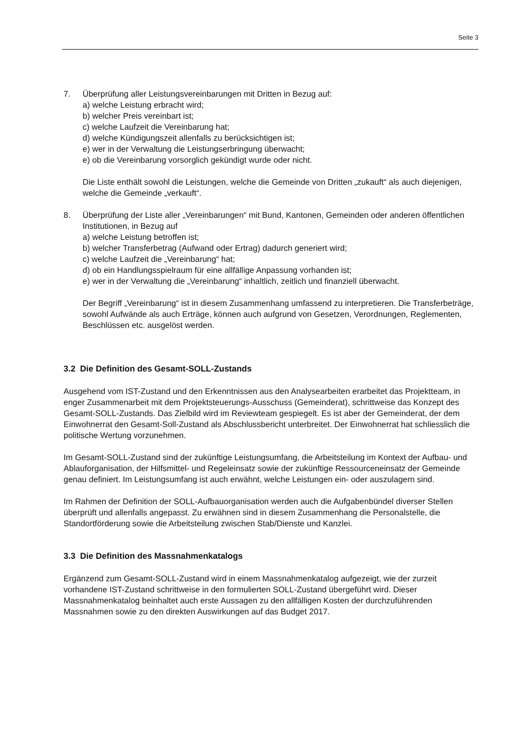Seite 3
7. Überprüfung aller Leistungsvereinbarungen mit Dritten in Bezug auf:
a) welche Leistung erbracht wird;
b) welcher Preis vereinbart ist;
c) welche Laufzeit die Vereinbarung hat;
d) welche Kündigungszeit allenfalls zu berücksichtigen ist;
e) wer in der Verwaltung die Leistungserbringung überwacht;
e) ob die Vereinbarung vorsorglich gekündigt wurde oder nicht.
Die Liste enthält sowohl die Leistungen, welche die Gemeinde von Dritten „zukauft“ als auch diejenigen, welche die Gemeinde „verkauft“.
8. Überprüfung der Liste aller „Vereinbarungen“ mit Bund, Kantonen, Gemeinden oder anderen öffentlichen Institutionen, in Bezug auf
a) welche Leistung betroffen ist;
b) welcher Transferbetrag (Aufwand oder Ertrag) dadurch generiert wird;
c) welche Laufzeit die „Vereinbarung“ hat;
d) ob ein Handlungsspielraum für eine allfällige Anpassung vorhanden ist;
e) wer in der Verwaltung die „Vereinbarung“ inhaltlich, zeitlich und finanziell überwacht.
Der Begriff „Vereinbarung“ ist in diesem Zusammenhang umfassend zu interpretieren. Die Transferbeträge, sowohl Aufwände als auch Erträge, können auch aufgrund von Gesetzen, Verordnungen, Reglementen, Beschlüssen etc. ausgelöst werden.
3.2 Die Definition des Gesamt-SOLL-Zustands
Ausgehend vom IST-Zustand und den Erkenntnissen aus den Analysearbeiten erarbeitet das Projektteam, in enger Zusammenarbeit mit dem Projektsteuerungs-Ausschuss (Gemeinderat), schrittweise das Konzept des Gesamt-SOLL-Zustands. Das Zielbild wird im Reviewteam gespiegelt. Es ist aber der Gemeinderat, der dem Einwohnerrat den Gesamt-Soll-Zustand als Abschlussbericht unterbreitet. Der Einwohnerrat hat schliesslich die politische Wertung vorzunehmen.
Im Gesamt-SOLL-Zustand sind der zukünftige Leistungsumfang, die Arbeitsteilung im Kontext der Aufbau- und Ablauforganisation, der Hilfsmittel- und Regeleinsatz sowie der zukünftige Ressourceneinsatz der Gemeinde genau definiert. Im Leistungsumfang ist auch erwähnt, welche Leistungen ein- oder auszulagern sind.
Im Rahmen der Definition der SOLL-Aufbauorganisation werden auch die Aufgabenbündel diverser Stellen überprüft und allenfalls angepasst. Zu erwähnen sind in diesem Zusammenhang die Personalstelle, die Standortförderung sowie die Arbeitsteilung zwischen Stab/Dienste und Kanzlei.
3.3 Die Definition des Massnahmenkatalogs
Ergänzend zum Gesamt-SOLL-Zustand wird in einem Massnahmenkatalog aufgezeigt, wie der zurzeit vorhandene IST-Zustand schrittweise in den formulierten SOLL-Zustand übergeführt wird. Dieser Massnahmenkatalog beinhaltet auch erste Aussagen zu den allfälligen Kosten der durchzuführenden Massnahmen sowie zu den direkten Auswirkungen auf das Budget 2017.